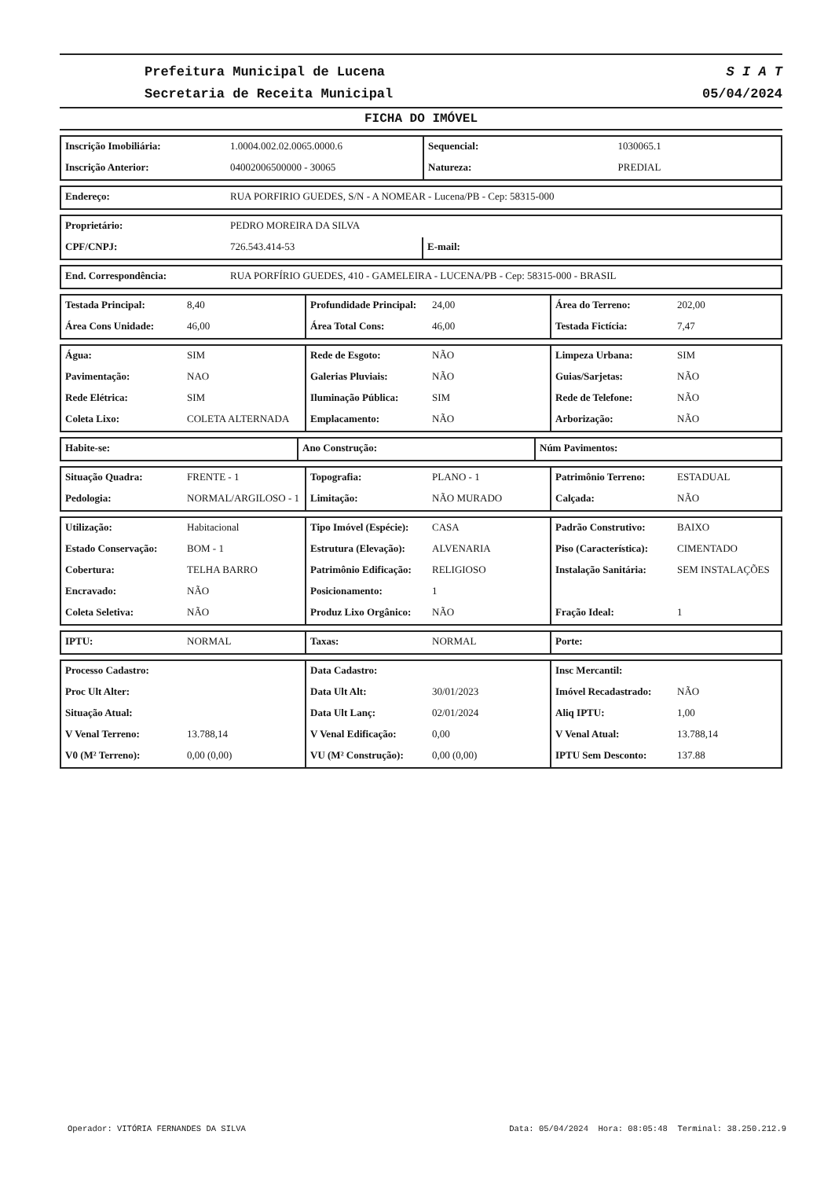Prefeitura Municipal de Lucena
Secretaria de Receita Municipal
S I A T
05/04/2024
FICHA DO IMÓVEL
| Inscrição Imobiliária: | 1.0004.002.02.0065.0000.6 | Sequencial: | 1030065.1 |
| Inscrição Anterior: | 04002006500000 - 30065 | Natureza: | PREDIAL |
| Endereço: | RUA PORFIRIO GUEDES, S/N - A NOMEAR - Lucena/PB - Cep: 58315-000 |
| Proprietário: | PEDRO MOREIRA DA SILVA | |
| CPF/CNPJ: | 726.543.414-53 | E-mail: |
| End. Correspondência: | RUA PORFÍRIO GUEDES, 410 - GAMELEIRA - LUCENA/PB - Cep: 58315-000 - BRASIL |
| Testada Principal: | 8,40 | Profundidade Principal: | 24,00 | Área do Terreno: | 202,00 |
| Área Cons Unidade: | 46,00 | Área Total Cons: | 46,00 | Testada Fictícia: | 7,47 |
| Água: | SIM | Rede de Esgoto: | NÃO | Limpeza Urbana: | SIM |
| Pavimentação: | NAO | Galerias Pluviais: | NÃO | Guias/Sarjetas: | NÃO |
| Rede Elétrica: | SIM | Iluminação Pública: | SIM | Rede de Telefone: | NÃO |
| Coleta Lixo: | COLETA ALTERNADA | Emplacamento: | NÃO | Arborização: | NÃO |
| Habite-se: | Ano Construção: | Núm Pavimentos: |
| Situação Quadra: | FRENTE - 1 | Topografia: | PLANO - 1 | Patrimônio Terreno: | ESTADUAL |
| Pedologia: | NORMAL/ARGILOSO - 1 | Limitação: | NÃO MURADO | Calçada: | NÃO |
| Utilização: | Habitacional | Tipo Imóvel (Espécie): | CASA | Padrão Construtivo: | BAIXO |
| Estado Conservação: | BOM - 1 | Estrutura (Elevação): | ALVENARIA | Piso (Característica): | CIMENTADO |
| Cobertura: | TELHA BARRO | Patrimônio Edificação: | RELIGIOSO | Instalação Sanitária: | SEM INSTALAÇÕES |
| Encravado: | NÃO | Posicionamento: | 1 | | |
| Coleta Seletiva: | NÃO | Produz Lixo Orgânico: | NÃO | Fração Ideal: | 1 |
| IPTU: | NORMAL | Taxas: | NORMAL | Porte: |
| Processo Cadastro: | | Data Cadastro: | | Insc Mercantil: | |
| Proc Ult Alter: | | Data Ult Alt: | 30/01/2023 | Imóvel Recadastrado: | NÃO |
| Situação Atual: | | Data Ult Lanç: | 02/01/2024 | Aliq IPTU: | 1,00 |
| V Venal Terreno: | 13.788,14 | V Venal Edificação: | 0,00 | V Venal Atual: | 13.788,14 |
| V0 (M² Terreno): | 0,00 (0,00) | VU (M² Construção): | 0,00 (0,00) | IPTU Sem Desconto: | 137.88 |
Operador: VITÓRIA FERNANDES DA SILVA Data: 05/04/2024 Hora: 08:05:48 Terminal: 38.250.212.9